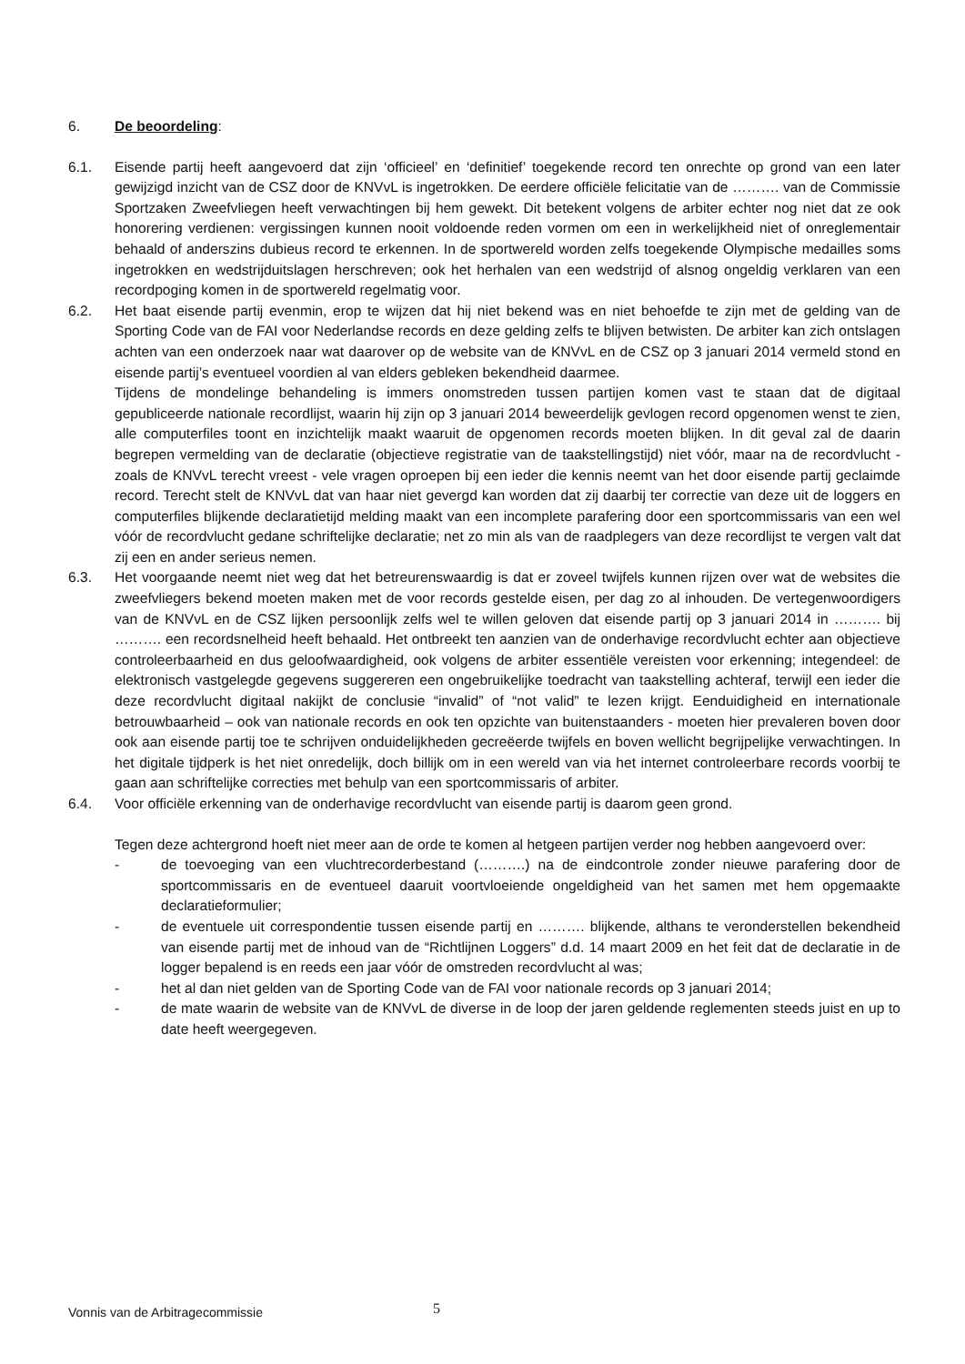6. De beoordeling:
6.1. Eisende partij heeft aangevoerd dat zijn ‘officieel’ en ‘definitief’ toegekende record ten onrechte op grond van een later gewijzigd inzicht van de CSZ door de KNVvL is ingetrokken. De eerdere officiële felicitatie van de ………. van de Commissie Sportzaken Zweefvliegen heeft verwachtingen bij hem gewekt. Dit betekent volgens de arbiter echter nog niet dat ze ook honorering verdienen: vergissingen kunnen nooit voldoende reden vormen om een in werkelijkheid niet of onreglementair behaald of anderszins dubieus record te erkennen. In de sportwereld worden zelfs toegekende Olympische medailles soms ingetrokken en wedstrijduitslagen herschreven; ook het herhalen van een wedstrijd of alsnog ongeldig verklaren van een recordpoging komen in de sportwereld regelmatig voor.
6.2. Het baat eisende partij evenmin, erop te wijzen dat hij niet bekend was en niet behoefde te zijn met de gelding van de Sporting Code van de FAI voor Nederlandse records en deze gelding zelfs te blijven betwisten. De arbiter kan zich ontslagen achten van een onderzoek naar wat daarover op de website van de KNVvL en de CSZ op 3 januari 2014 vermeld stond en eisende partij’s eventueel voordien al van elders gebleken bekendheid daarmee.
Tijdens de mondelinge behandeling is immers onomstreden tussen partijen komen vast te staan dat de digitaal gepubliceerde nationale recordlijst, waarin hij zijn op 3 januari 2014 beweerdelijk gevlogen record opgenomen wenst te zien, alle computerfiles toont en inzichtelijk maakt waaruit de opgenomen records moeten blijken. In dit geval zal de daarin begrepen vermelding van de declaratie (objectieve registratie van de taakstellingstijd) niet vóór, maar na de recordvlucht - zoals de KNVvL terecht vreest - vele vragen oproepen bij een ieder die kennis neemt van het door eisende partij geclaimde record. Terecht stelt de KNVvL dat van haar niet gevergd kan worden dat zij daarbij ter correctie van deze uit de loggers en computerfiles blijkende declaratietijd melding maakt van een incomplete parafering door een sportcommissaris van een wel vóór de recordvlucht gedane schriftelijke declaratie; net zo min als van de raadplegers van deze recordlijst te vergen valt dat zij een en ander serieus nemen.
6.3. Het voorgaande neemt niet weg dat het betreurenswaardig is dat er zoveel twijfels kunnen rijzen over wat de websites die zweefvliegers bekend moeten maken met de voor records gestelde eisen, per dag zo al inhouden. De vertegenwoordigers van de KNVvL en de CSZ lijken persoonlijk zelfs wel te willen geloven dat eisende partij op 3 januari 2014 in ………. bij ………. een recordsnelheid heeft behaald. Het ontbreekt ten aanzien van de onderhavige recordvlucht echter aan objectieve controleerbaarheid en dus geloofwaardigheid, ook volgens de arbiter essentiële vereisten voor erkenning; integendeel: de elektronisch vastgelegde gegevens suggereren een ongebruikelijke toedracht van taakstelling achteraf, terwijl een ieder die deze recordvlucht digitaal nakijkt de conclusie “invalid” of “not valid” te lezen krijgt. Eenduidigheid en internationale betrouwbaarheid – ook van nationale records en ook ten opzichte van buitenstaanders - moeten hier prevaleren boven door ook aan eisende partij toe te schrijven onduidelijkheden gecreëerde twijfels en boven wellicht begrijpelijke verwachtingen. In het digitale tijdperk is het niet onredelijk, doch billijk om in een wereld van via het internet controleerbare records voorbij te gaan aan schriftelijke correcties met behulp van een sportcommissaris of arbiter.
6.4. Voor officiële erkenning van de onderhavige recordvlucht van eisende partij is daarom geen grond.
Tegen deze achtergrond hoeft niet meer aan de orde te komen al hetgeen partijen verder nog hebben aangevoerd over:
- de toevoeging van een vluchtrecorderbestand (……….) na de eindcontrole zonder nieuwe parafering door de sportcommissaris en de eventueel daaruit voortvloeiende ongeldigheid van het samen met hem opgemaakte declaratieformulier;
- de eventuele uit correspondentie tussen eisende partij en ………. blijkende, althans te veronderstellen bekendheid van eisende partij met de inhoud van de “Richtlijnen Loggers” d.d. 14 maart 2009 en het feit dat de declaratie in de logger bepalend is en reeds een jaar vóór de omstreden recordvlucht al was;
- het al dan niet gelden van de Sporting Code van de FAI voor nationale records op 3 januari 2014;
- de mate waarin de website van de KNVvL de diverse in de loop der jaren geldende reglementen steeds juist en up to date heeft weergegeven.
Vonnis van de Arbitragecommissie
5